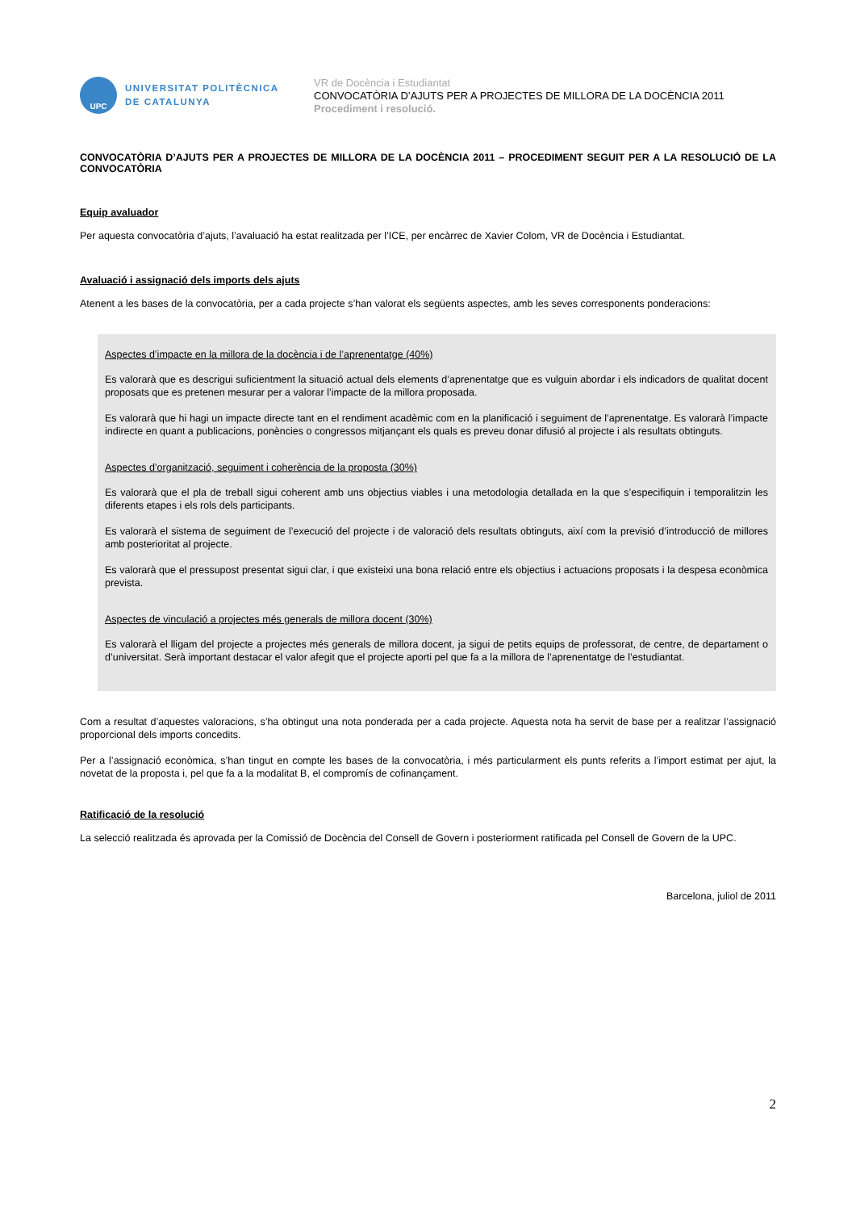UPC
UNIVERSITAT POLITÈCNICA
DE CATALUNYA
VR de Docència i Estudiantat
CONVOCATÒRIA D’AJUTS PER A PROJECTES DE MILLORA DE LA DOCÈNCIA 2011
Procediment i resolució.
CONVOCATÒRIA D’AJUTS PER A PROJECTES DE MILLORA DE LA DOCÈNCIA 2011 – PROCEDIMENT SEGUIT PER A LA RESOLUCIÓ DE LA CONVOCATÒRIA
Equip avaluador
Per aquesta convocatòria d’ajuts, l’avaluació ha estat realitzada per l’ICE, per encàrrec de Xavier Colom, VR de Docència i Estudiantat.
Avaluació i assignació dels imports dels ajuts
Atenent a les bases de la convocatòria, per a cada projecte s’han valorat els següents aspectes, amb les seves corresponents ponderacions:
Aspectes d’impacte en la millora de la docència i de l’aprenentatge (40%)
Es valorarà que es descrigui suficientment la situació actual dels elements d’aprenentatge que es vulguin abordar i els indicadors de qualitat docent proposats que es pretenen mesurar per a valorar l’impacte de la millora proposada.
Es valorarà que hi hagi un impacte directe tant en el rendiment acadèmic com en la planificació i seguiment de l’aprenentatge. Es valorarà l’impacte indirecte en quant a publicacions, ponències o congressos mitjançant els quals es preveu donar difusió al projecte i als resultats obtinguts.
Aspectes d’organització, seguiment i coherència de la proposta (30%)
Es valorarà que el pla de treball sigui coherent amb uns objectius viables i una metodologia detallada en la que s’especifiquin i temporalitzin les diferents etapes i els rols dels participants.
Es valorarà el sistema de seguiment de l’execució del projecte i de valoració dels resultats obtinguts, així com la previsió d’introducció de millores amb posterioritat al projecte.
Es valorarà que el pressupost presentat sigui clar, i que existeixi una bona relació entre els objectius i actuacions proposats i la despesa econòmica prevista.
Aspectes de vinculació a projectes més generals de millora docent (30%)
Es valorarà el lligam del projecte a projectes més generals de millora docent, ja sigui de petits equips de professorat, de centre, de departament o d’universitat. Serà important destacar el valor afegit que el projecte aporti pel que fa a la millora de l’aprenentatge de l’estudiantat.
Com a resultat d’aquestes valoracions, s’ha obtingut una nota ponderada per a cada projecte. Aquesta nota ha servit de base per a realitzar l’assignació proporcional dels imports concedits.
Per a l’assignació econòmica, s’han tingut en compte les bases de la convocatòria, i més particularment els punts referits a l’import estimat per ajut, la novetat de la proposta i, pel que fa a la modalitat B, el compromís de cofinançament.
Ratificació de la resolució
La selecció realitzada és aprovada per la Comissió de Docència del Consell de Govern i posteriorment ratificada pel Consell de Govern de la UPC.
Barcelona, juliol de 2011
2